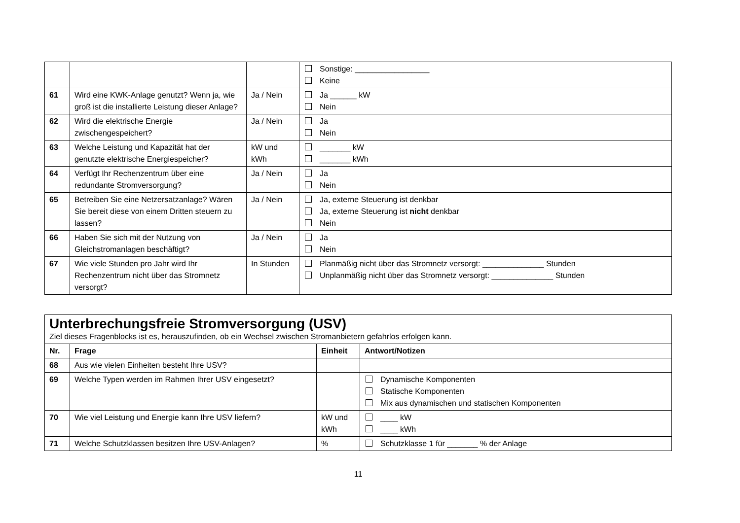| | | | Sonstige: _________________ Keine |
| 61 | Wird eine KWK-Anlage genutzt? Wenn ja, wie groß ist die installierte Leistung dieser Anlage? | Ja / Nein | Ja ______ kW Nein |
| 62 | Wird die elektrische Energie zwischengespeichert? | Ja / Nein | Ja Nein |
| 63 | Welche Leistung und Kapazität hat der genutzte elektrische Energiespeicher? | kW und kWh | _______ kW _______ kWh |
| 64 | Verfügt Ihr Rechenzentrum über eine redundante Stromversorgung? | Ja / Nein | Ja Nein |
| 65 | Betreiben Sie eine Netzersatzanlage? Wären Sie bereit diese von einem Dritten steuern zu lassen? | Ja / Nein | Ja, externe Steuerung ist denkbar Ja, externe Steuerung ist nicht denkbar Nein |
| 66 | Haben Sie sich mit der Nutzung von Gleichstromanlagen beschäftigt? | Ja / Nein | Ja Nein |
| 67 | Wie viele Stunden pro Jahr wird Ihr Rechenzentrum nicht über das Stromnetz versorgt? | In Stunden | Planmäßig nicht über das Stromnetz versorgt: ______________ Stunden Unplanmäßig nicht über das Stromnetz versorgt: ______________ Stunden |
| Unterbrechungsfreie Stromversorgung (USV) Ziel dieses Fragenblocks ist es, herauszufinden, ob ein Wechsel zwischen Stromanbietern gefahrlos erfolgen kann. | | | |
| Nr. | Frage | Einheit | Antwort/Notizen |
| 68 | Aus wie vielen Einheiten besteht Ihre USV? | | |
| 69 | Welche Typen werden im Rahmen Ihrer USV eingesetzt? | | Dynamische Komponenten Statische Komponenten Mix aus dynamischen und statischen Komponenten |
| 70 | Wie viel Leistung und Energie kann Ihre USV liefern? | kW und kWh | ____ kW ____ kWh |
| 71 | Welche Schutzklassen besitzen Ihre USV-Anlagen? | % | Schutzklasse 1 für _______ % der Anlage |
11